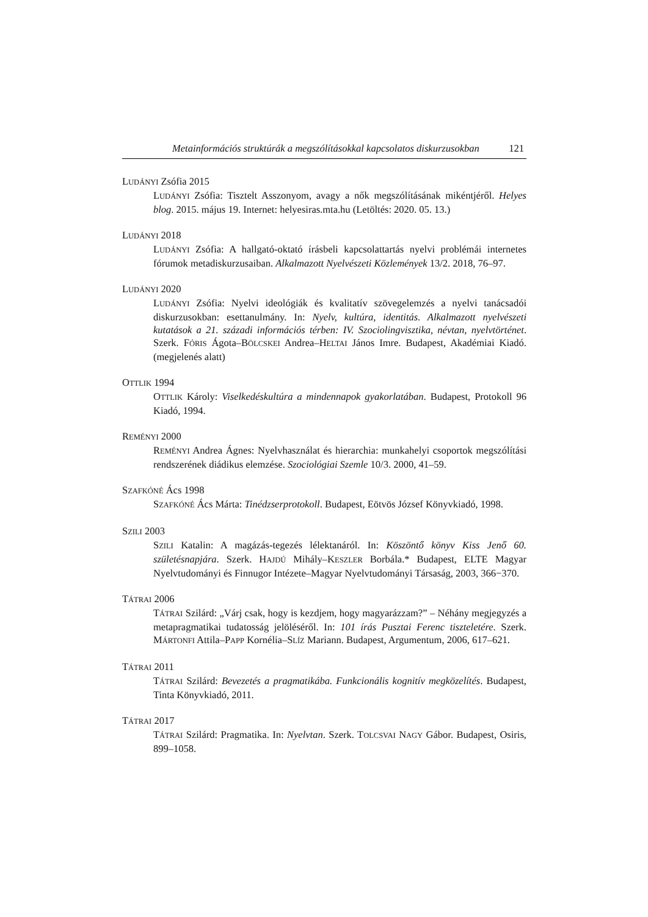Metainformációs struktúrák a megszólításokkal kapcsolatos diskurzusokban 121
LUDÁNYI Zsófia 2015
LUDÁNYI Zsófia: Tisztelt Asszonyom, avagy a nők megszólításának mikéntjéről. Helyes blog. 2015. május 19. Internet: helyesiras.mta.hu (Letöltés: 2020. 05. 13.)
LUDÁNYI 2018
LUDÁNYI Zsófia: A hallgató-oktató írásbeli kapcsolattartás nyelvi problémái internetes fórumok metadiskurzusaiban. Alkalmazott Nyelvészeti Közlemények 13/2. 2018, 76–97.
LUDÁNYI 2020
LUDÁNYI Zsófia: Nyelvi ideológiák és kvalitatív szövegelemzés a nyelvi tanácsadói diskurzusokban: esettanulmány. In: Nyelv, kultúra, identitás. Alkalmazott nyelvészeti kutatások a 21. századi információs térben: IV. Szociolingvisztika, névtan, nyelvtörténet. Szerk. FÓRIS Ágota–BÖLCSKEI Andrea–HELTAI János Imre. Budapest, Akadémiai Kiadó. (megjelenés alatt)
OTTLIK 1994
OTTLIK Károly: Viselkedéskultúra a mindennapok gyakorlatában. Budapest, Protokoll 96 Kiadó, 1994.
REMÉNYI 2000
REMÉNYI Andrea Ágnes: Nyelvhasználat és hierarchia: munkahelyi csoportok megszólítási rendszerének diádikus elemzése. Szociológiai Szemle 10/3. 2000, 41–59.
SZAFKÓNÉ Ács 1998
SZAFKÓNÉ Ács Márta: Tinédzserprotokoll. Budapest, Eötvös József Könyvkiadó, 1998.
SZILI 2003
SZILI Katalin: A magázás-tegezés lélektanáról. In: Köszöntő könyv Kiss Jenő 60. születésnapjára. Szerk. HAJDÚ Mihály–KESZLER Borbála.* Budapest, ELTE Magyar Nyelvtudományi és Finnugor Intézete–Magyar Nyelvtudományi Társaság, 2003, 366−370.
TÁTRAI 2006
TÁTRAI Szilárd: „Várj csak, hogy is kezdjem, hogy magyarázzam?” – Néhány megjegyzés a metapragmatikai tudatosság jelöléséről. In: 101 írás Pusztai Ferenc tiszteletére. Szerk. MÁRTONFI Attila–PAPP Kornélia–SLÍZ Mariann. Budapest, Argumentum, 2006, 617–621.
TÁTRAI 2011
TÁTRAI Szilárd: Bevezetés a pragmatikába. Funkcionális kognitív megközelítés. Budapest, Tinta Könyvkiadó, 2011.
TÁTRAI 2017
TÁTRAI Szilárd: Pragmatika. In: Nyelvtan. Szerk. TOLCSVAI NAGY Gábor. Budapest, Osiris, 899–1058.